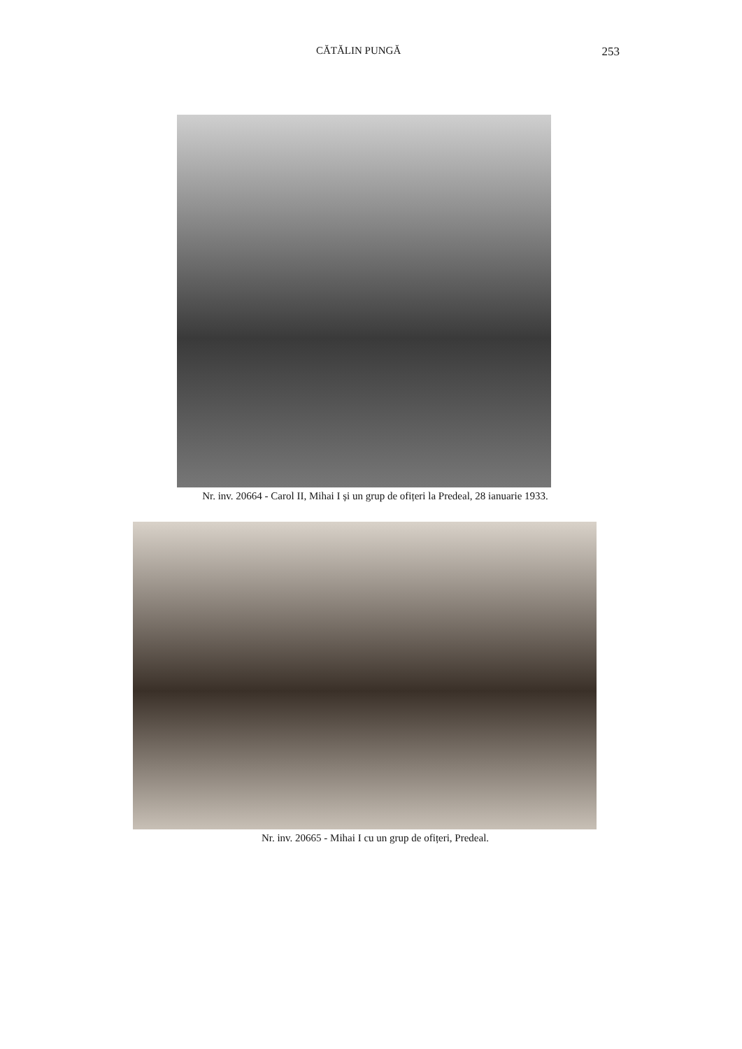CĂTĂLIN PUNGĂ 253
Nr. inv. 20664 - Carol II, Mihai I și un grup de ofițeri la Predeal, 28 ianuarie 1933.
Nr. inv. 20665 - Mihai I cu un grup de ofițeri, Predeal.